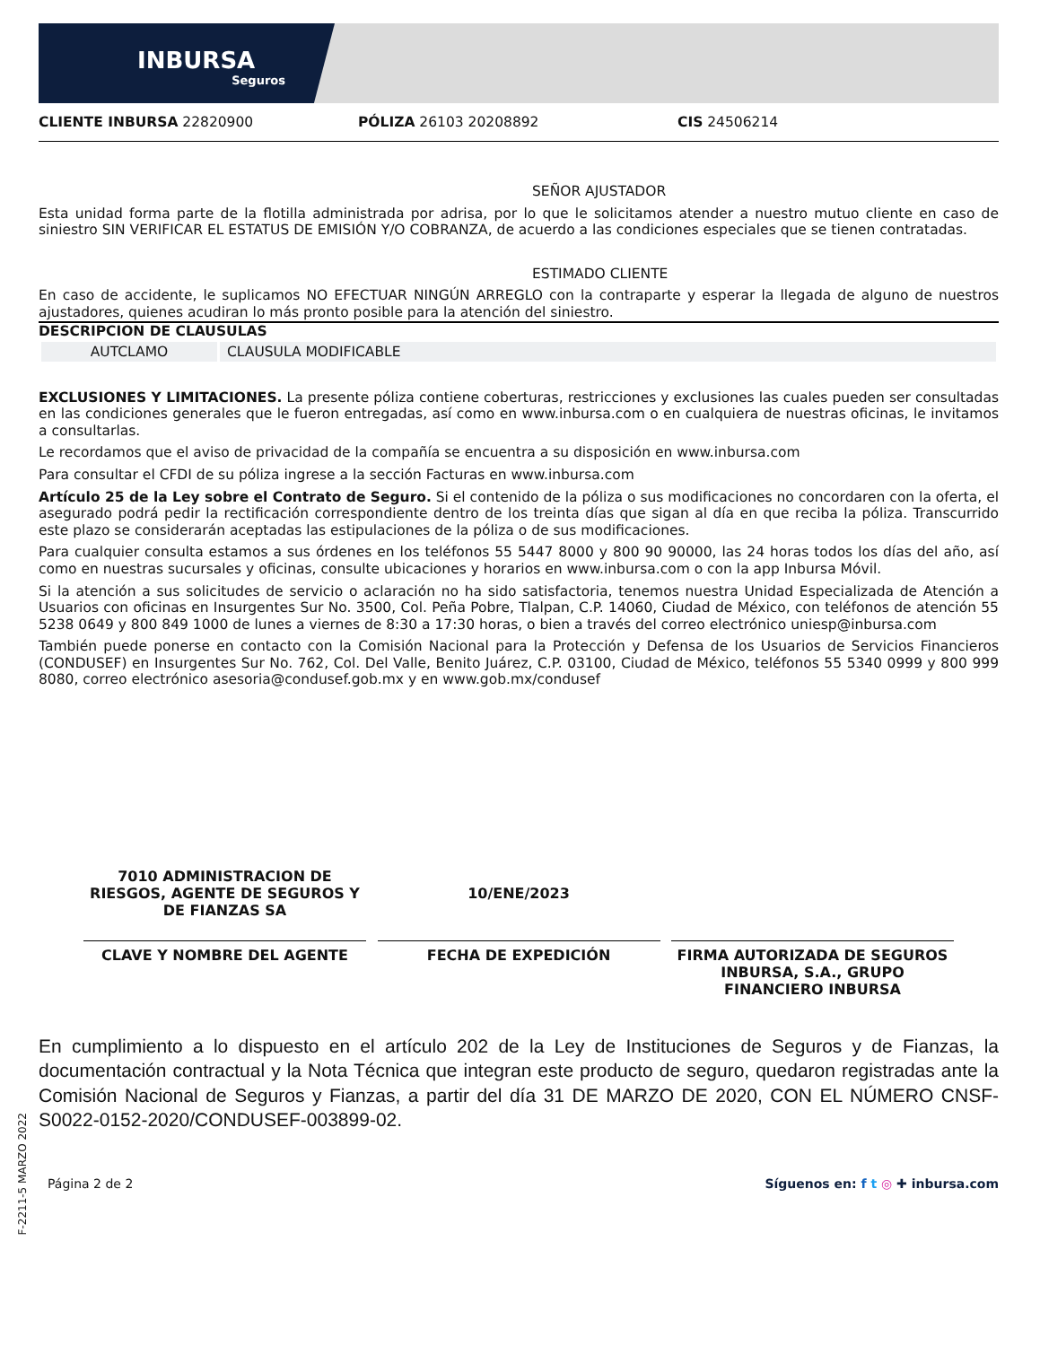F-2211-5 MARZO 2022
INBURSA
Seguros
CLIENTE INBURSA 22820900 PÓLIZA 26103 20208892 CIS 24506214
SEÑOR AJUSTADOR
Esta unidad forma parte de la flotilla administrada por adrisa, por lo que le solicitamos atender a nuestro mutuo cliente en caso de siniestro SIN VERIFICAR EL ESTATUS DE EMISIÓN Y/O COBRANZA, de acuerdo a las condiciones especiales que se tienen contratadas.
ESTIMADO CLIENTE
En caso de accidente, le suplicamos NO EFECTUAR NINGÚN ARREGLO con la contraparte y esperar la llegada de alguno de nuestros ajustadores, quienes acudiran lo más pronto posible para la atención del siniestro.
DESCRIPCION DE CLAUSULAS
| AUTCLAMO | CLAUSULA MODIFICABLE |
EXCLUSIONES Y LIMITACIONES. La presente póliza contiene coberturas, restricciones y exclusiones las cuales pueden ser consultadas en las condiciones generales que le fueron entregadas, así como en www.inbursa.com o en cualquiera de nuestras oficinas, le invitamos a consultarlas.
Le recordamos que el aviso de privacidad de la compañía se encuentra a su disposición en www.inbursa.com
Para consultar el CFDI de su póliza ingrese a la sección Facturas en www.inbursa.com
Artículo 25 de la Ley sobre el Contrato de Seguro. Si el contenido de la póliza o sus modificaciones no concordaren con la oferta, el asegurado podrá pedir la rectificación correspondiente dentro de los treinta días que sigan al día en que reciba la póliza. Transcurrido este plazo se considerarán aceptadas las estipulaciones de la póliza o de sus modificaciones.
Para cualquier consulta estamos a sus órdenes en los teléfonos 55 5447 8000 y 800 90 90000, las 24 horas todos los días del año, así como en nuestras sucursales y oficinas, consulte ubicaciones y horarios en www.inbursa.com o con la app Inbursa Móvil.
Si la atención a sus solicitudes de servicio o aclaración no ha sido satisfactoria, tenemos nuestra Unidad Especializada de Atención a Usuarios con oficinas en Insurgentes Sur No. 3500, Col. Peña Pobre, Tlalpan, C.P. 14060, Ciudad de México, con teléfonos de atención 55 5238 0649 y 800 849 1000 de lunes a viernes de 8:30 a 17:30 horas, o bien a través del correo electrónico uniesp@inbursa.com
También puede ponerse en contacto con la Comisión Nacional para la Protección y Defensa de los Usuarios de Servicios Financieros (CONDUSEF) en Insurgentes Sur No. 762, Col. Del Valle, Benito Juárez, C.P. 03100, Ciudad de México, teléfonos 55 5340 0999 y 800 999 8080, correo electrónico asesoria@condusef.gob.mx y en www.gob.mx/condusef
7010 ADMINISTRACION DE RIESGOS, AGENTE DE SEGUROS Y DE FIANZAS SA
CLAVE Y NOMBRE DEL AGENTE
10/ENE/2023
FECHA DE EXPEDICIÓN
FIRMA AUTORIZADA DE SEGUROS INBURSA, S.A., GRUPO FINANCIERO INBURSA
En cumplimiento a lo dispuesto en el artículo 202 de la Ley de Instituciones de Seguros y de Fianzas, la documentación contractual y la Nota Técnica que integran este producto de seguro, quedaron registradas ante la Comisión Nacional de Seguros y Fianzas, a partir del día 31 DE MARZO DE 2020, CON EL NÚMERO CNSF-S0022-0152-2020/CONDUSEF-003899-02.
Página 2 de 2 Síguenos en: f t ◎ ✚ inbursa.com